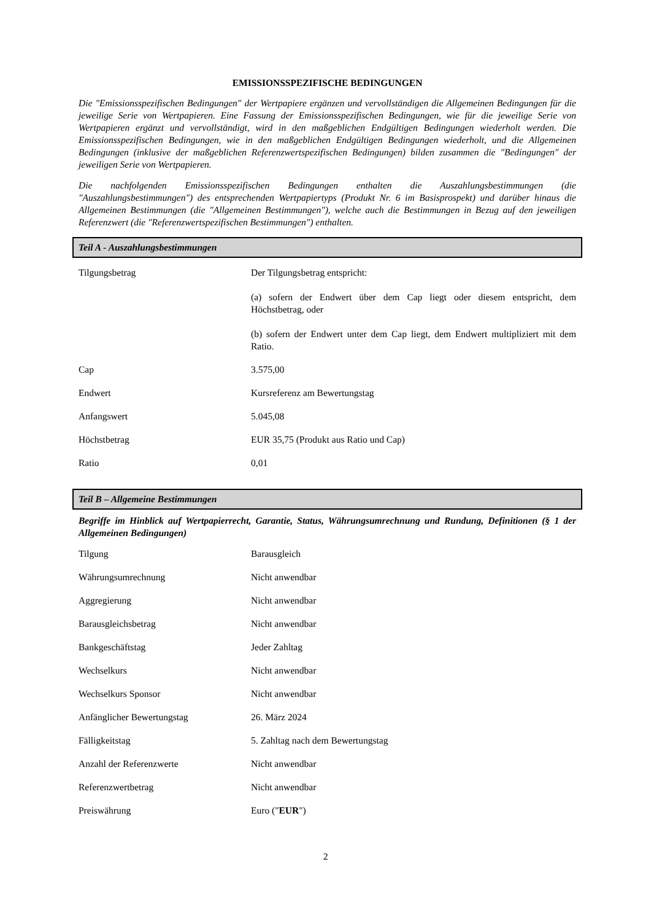EMISSIONSSPEZIFISCHE BEDINGUNGEN
Die "Emissionsspezifischen Bedingungen" der Wertpapiere ergänzen und vervollständigen die Allgemeinen Bedingungen für die jeweilige Serie von Wertpapieren. Eine Fassung der Emissionsspezifischen Bedingungen, wie für die jeweilige Serie von Wertpapieren ergänzt und vervollständigt, wird in den maßgeblichen Endgültigen Bedingungen wiederholt werden. Die Emissionsspezifischen Bedingungen, wie in den maßgeblichen Endgültigen Bedingungen wiederholt, und die Allgemeinen Bedingungen (inklusive der maßgeblichen Referenzwertspezifischen Bedingungen) bilden zusammen die "Bedingungen" der jeweiligen Serie von Wertpapieren.
Die nachfolgenden Emissionsspezifischen Bedingungen enthalten die Auszahlungsbestimmungen (die "Auszahlungsbestimmungen") des entsprechenden Wertpapiertyps (Produkt Nr. 6 im Basisprospekt) und darüber hinaus die Allgemeinen Bestimmungen (die "Allgemeinen Bestimmungen"), welche auch die Bestimmungen in Bezug auf den jeweiligen Referenzwert (die "Referenzwertspezifischen Bestimmungen") enthalten.
Teil A - Auszahlungsbestimmungen
| Tilgungsbetrag | Der Tilgungsbetrag entspricht: (a) sofern der Endwert über dem Cap liegt oder diesem entspricht, dem Höchstbetrag, oder (b) sofern der Endwert unter dem Cap liegt, dem Endwert multipliziert mit dem Ratio. |
| Cap | 3.575,00 |
| Endwert | Kursreferenz am Bewertungstag |
| Anfangswert | 5.045,08 |
| Höchstbetrag | EUR 35,75 (Produkt aus Ratio und Cap) |
| Ratio | 0,01 |
Teil B – Allgemeine Bestimmungen
Begriffe im Hinblick auf Wertpapierrecht, Garantie, Status, Währungsumrechnung und Rundung, Definitionen (§ 1 der Allgemeinen Bedingungen)
| Tilgung | Barausgleich |
| Währungsumrechnung | Nicht anwendbar |
| Aggregierung | Nicht anwendbar |
| Barausgleichsbetrag | Nicht anwendbar |
| Bankgeschäftstag | Jeder Zahltag |
| Wechselkurs | Nicht anwendbar |
| Wechselkurs Sponsor | Nicht anwendbar |
| Anfänglicher Bewertungstag | 26. März 2024 |
| Fälligkeitstag | 5. Zahltag nach dem Bewertungstag |
| Anzahl der Referenzwerte | Nicht anwendbar |
| Referenzwertbetrag | Nicht anwendbar |
| Preiswährung | Euro (" EUR ") |
2